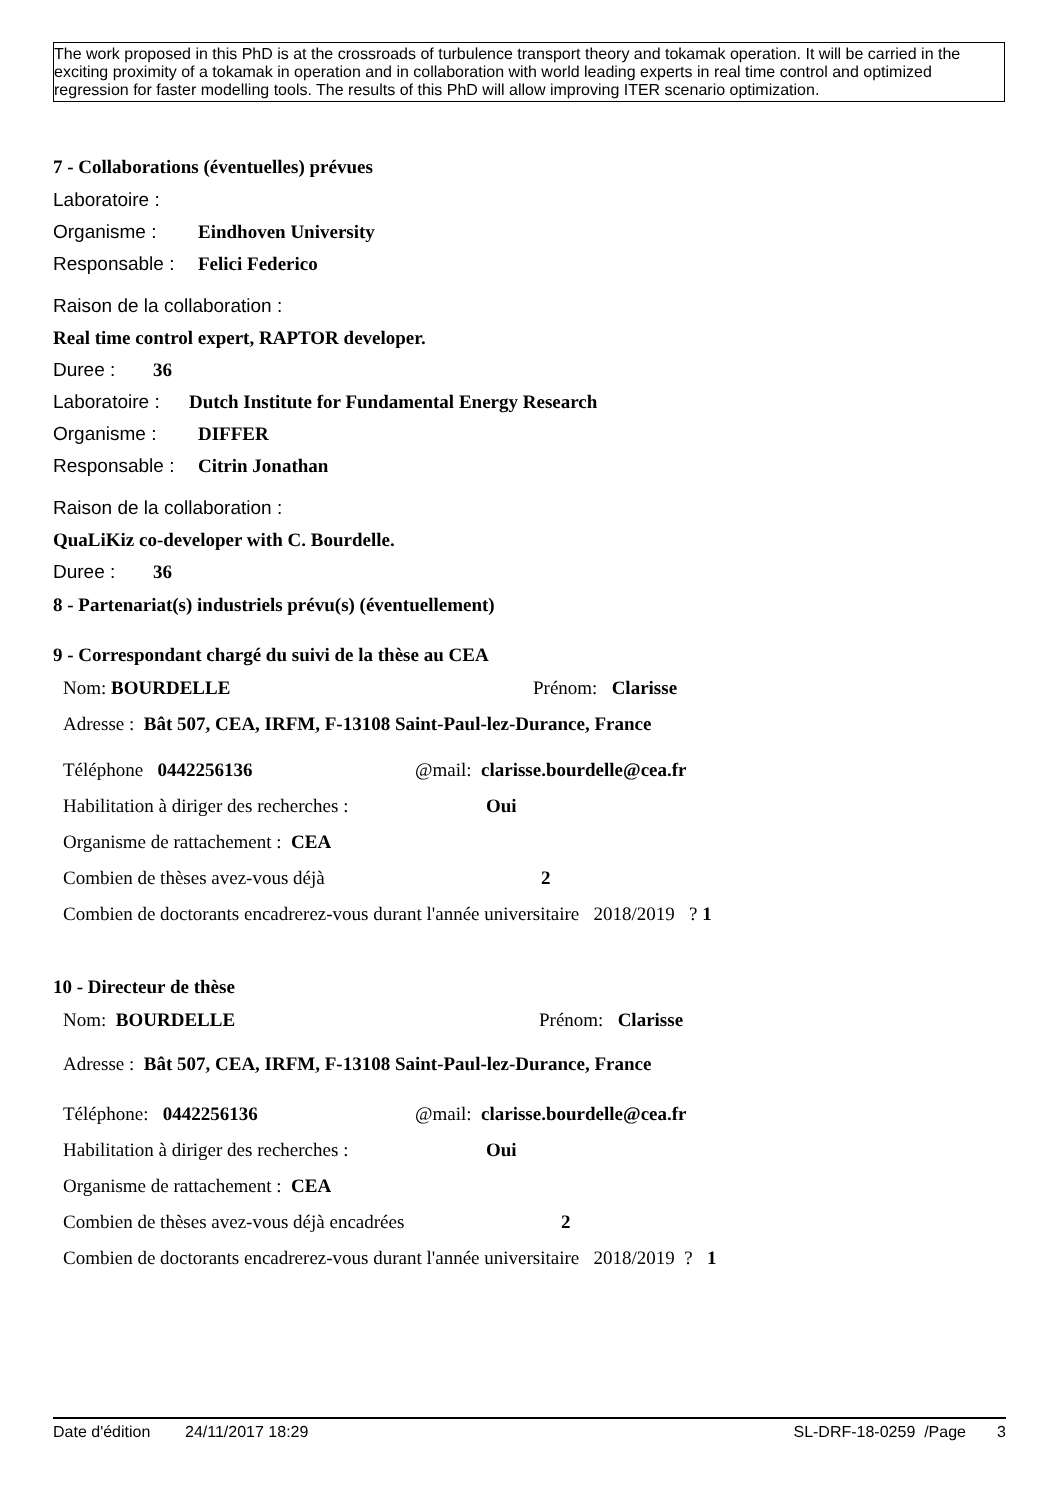The work proposed in this PhD is at the crossroads of turbulence transport theory and tokamak operation. It will be carried in the exciting proximity of a tokamak in operation and in collaboration with world leading experts in real time control and optimized regression for faster modelling tools. The results of this PhD will allow improving ITER scenario optimization.
7 - Collaborations (éventuelles) prévues
Laboratoire :
Organisme : Eindhoven University
Responsable : Felici Federico
Raison de la collaboration :
Real time control expert, RAPTOR developer.
Duree : 36
Laboratoire : Dutch Institute for Fundamental Energy Research
Organisme : DIFFER
Responsable : Citrin Jonathan
Raison de la collaboration :
QuaLiKiz co-developer with C. Bourdelle.
Duree : 36
8 - Partenariat(s) industriels prévu(s) (éventuellement)
9 - Correspondant chargé du suivi de la thèse au CEA
Nom: BOURDELLE Prénom: Clarisse
Adresse : Bât 507, CEA, IRFM, F-13108 Saint-Paul-lez-Durance, France
Téléphone 0442256136 @mail: clarisse.bourdelle@cea.fr
Habilitation à diriger des recherches : Oui
Organisme de rattachement : CEA
Combien de thèses avez-vous déjà 2
Combien de doctorants encadrerez-vous durant l'année universitaire 2018/2019 ? 1
10 - Directeur de thèse
Nom: BOURDELLE Prénom: Clarisse
Adresse : Bât 507, CEA, IRFM, F-13108 Saint-Paul-lez-Durance, France
Téléphone: 0442256136 @mail: clarisse.bourdelle@cea.fr
Habilitation à diriger des recherches : Oui
Organisme de rattachement : CEA
Combien de thèses avez-vous déjà encadrées 2
Combien de doctorants encadrerez-vous durant l'année universitaire 2018/2019 ? 1
Date d'édition 24/11/2017 18:29 SL-DRF-18-0259 /Page 3